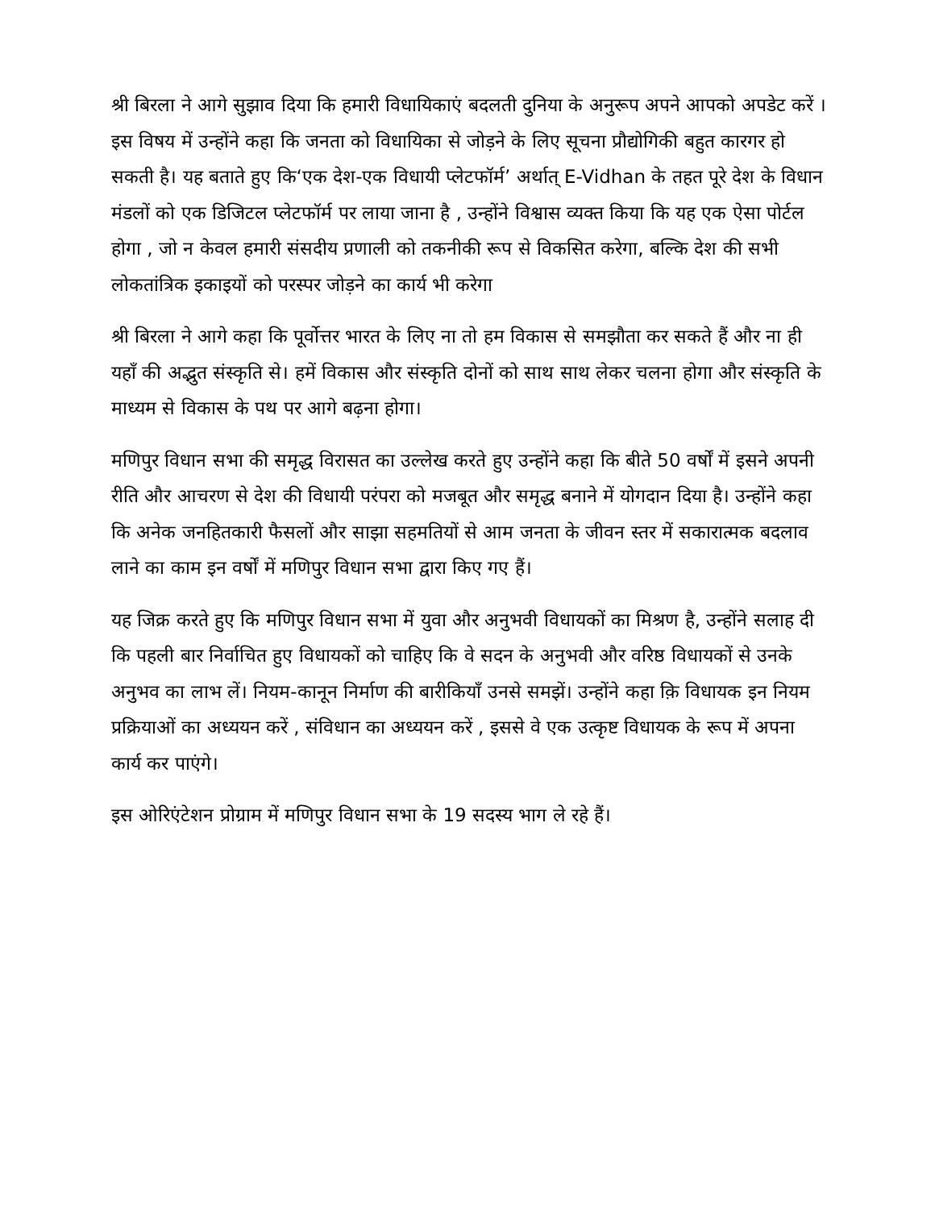श्री बिरला ने आगे सुझाव दिया कि हमारी विधायिकाएं बदलती दुनिया के अनुरूप अपने आपको अपडेट करें । इस विषय में उन्होंने कहा कि जनता को विधायिका से जोड़ने के लिए सूचना प्रौद्योगिकी बहुत कारगर हो सकती है। यह बताते हुए कि‘एक देश-एक विधायी प्लेटफॉर्म’ अर्थात् E-Vidhan के तहत पूरे देश के विधान मंडलों को एक डिजिटल प्लेटफॉर्म पर लाया जाना है , उन्होंने विश्वास व्यक्त किया कि यह एक ऐसा पोर्टल होगा , जो न केवल हमारी संसदीय प्रणाली को तकनीकी रूप से विकसित करेगा, बल्कि देश की सभी लोकतांत्रिक इकाइयों को परस्पर जोड़ने का कार्य भी करेगा
श्री बिरला ने आगे कहा कि पूर्वोत्तर भारत के लिए ना तो हम विकास से समझौता कर सकते हैं और ना ही यहाँ की अद्भुत संस्कृति से। हमें विकास और संस्कृति दोनों को साथ साथ लेकर चलना होगा और संस्कृति के माध्यम से विकास के पथ पर आगे बढ़ना होगा।
मणिपुर विधान सभा की समृद्ध विरासत का उल्लेख करते हुए उन्होंने कहा कि बीते 50 वर्षों में इसने अपनी रीति और आचरण से देश की विधायी परंपरा को मजबूत और समृद्ध बनाने में योगदान दिया है। उन्होंने कहा कि अनेक जनहितकारी फैसलों और साझा सहमतियों से आम जनता के जीवन स्तर में सकारात्मक बदलाव लाने का काम इन वर्षों में मणिपुर विधान सभा द्वारा किए गए हैं।
यह जिक्र करते हुए कि मणिपुर विधान सभा में युवा और अनुभवी विधायकों का मिश्रण है, उन्होंने सलाह दी कि पहली बार निर्वाचित हुए विधायकों को चाहिए कि वे सदन के अनुभवी और वरिष्ठ विधायकों से उनके अनुभव का लाभ लें। नियम-कानून निर्माण की बारीकियाँ उनसे समझें। उन्होंने कहा क़ि विधायक इन नियम प्रक्रियाओं का अध्ययन करें , संविधान का अध्ययन करें , इससे वे एक उत्कृष्ट विधायक के रूप में अपना कार्य कर पाएंगे।
इस ओरिएंटेशन प्रोग्राम में मणिपुर विधान सभा के 19 सदस्य भाग ले रहे हैं।